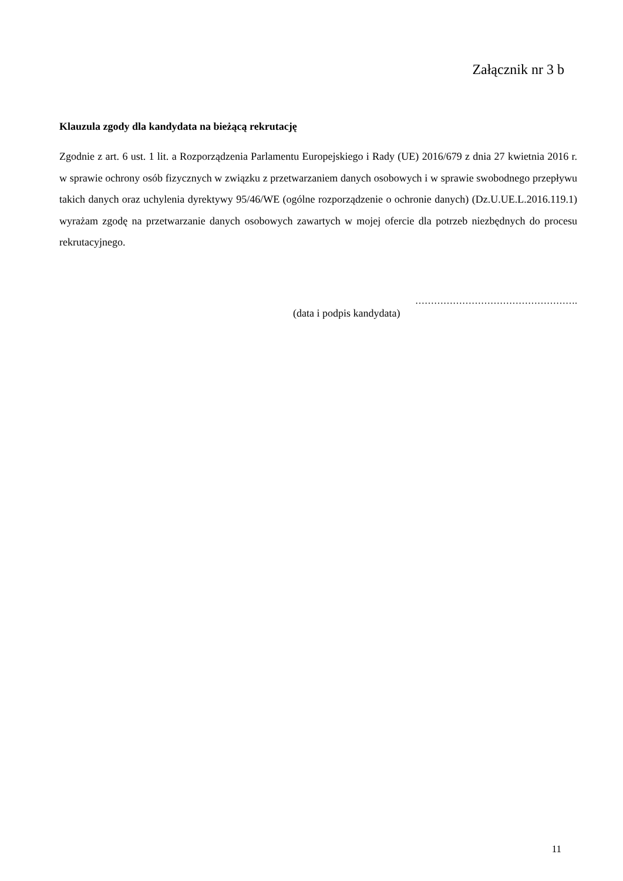Załącznik nr 3 b
Klauzula zgody dla kandydata na bieżącą rekrutację
Zgodnie z art. 6 ust. 1 lit. a Rozporządzenia Parlamentu Europejskiego i Rady (UE) 2016/679 z dnia 27 kwietnia 2016 r. w sprawie ochrony osób fizycznych w związku z przetwarzaniem danych osobowych i w sprawie swobodnego przepływu takich danych oraz uchylenia dyrektywy 95/46/WE (ogólne rozporządzenie o ochronie danych) (Dz.U.UE.L.2016.119.1) wyrażam zgodę na przetwarzanie danych osobowych zawartych w mojej ofercie dla potrzeb niezbędnych do procesu rekrutacyjnego.
…………………………………………….
(data i podpis kandydata)
11